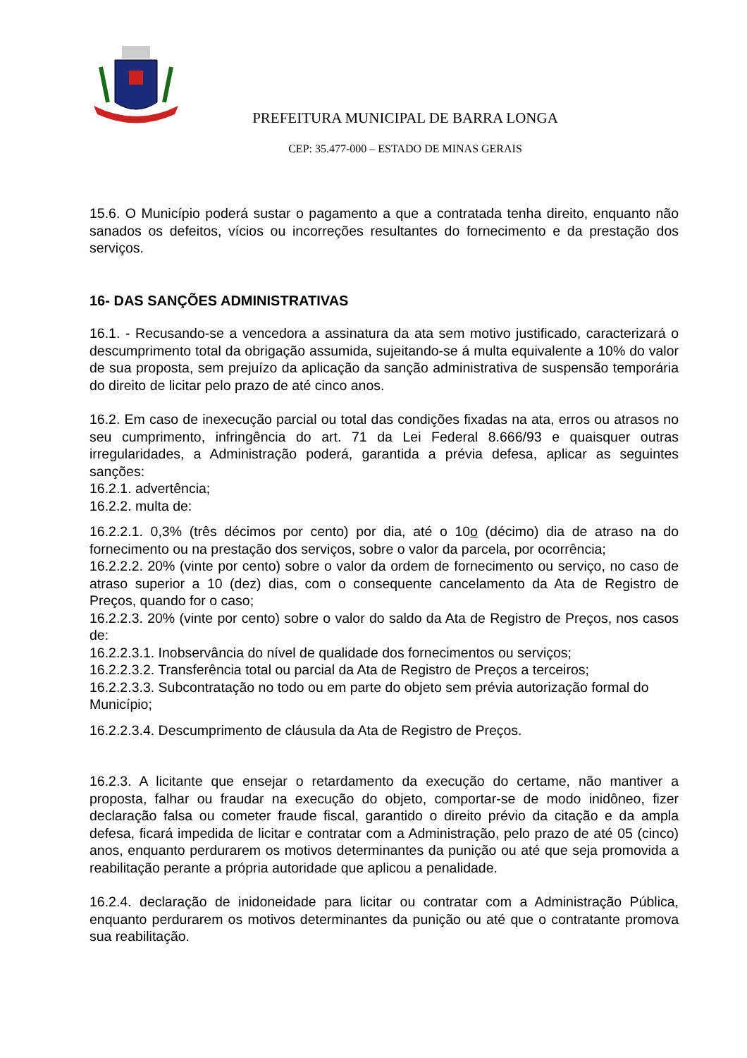PREFEITURA MUNICIPAL DE BARRA LONGA
CEP: 35.477-000 – ESTADO DE MINAS GERAIS
15.6. O Município poderá sustar o pagamento a que a contratada tenha direito, enquanto não sanados os defeitos, vícios ou incorreções resultantes do fornecimento e da prestação dos serviços.
16- DAS SANÇÕES ADMINISTRATIVAS
16.1. - Recusando-se a vencedora a assinatura da ata sem motivo justificado, caracterizará o descumprimento total da obrigação assumida, sujeitando-se á multa equivalente a 10% do valor de sua proposta, sem prejuízo da aplicação da sanção administrativa de suspensão temporária do direito de licitar pelo prazo de até cinco anos.
16.2. Em caso de inexecução parcial ou total das condições fixadas na ata, erros ou atrasos no seu cumprimento, infringência do art. 71 da Lei Federal 8.666/93 e quaisquer outras irregularidades, a Administração poderá, garantida a prévia defesa, aplicar as seguintes sanções:
16.2.1. advertência;
16.2.2. multa de:
16.2.2.1. 0,3% (três décimos por cento) por dia, até o 10o (décimo) dia de atraso na do fornecimento ou na prestação dos serviços, sobre o valor da parcela, por ocorrência;
16.2.2.2. 20% (vinte por cento) sobre o valor da ordem de fornecimento ou serviço, no caso de atraso superior a 10 (dez) dias, com o consequente cancelamento da Ata de Registro de Preços, quando for o caso;
16.2.2.3. 20% (vinte por cento) sobre o valor do saldo da Ata de Registro de Preços, nos casos de:
16.2.2.3.1. Inobservância do nível de qualidade dos fornecimentos ou serviços;
16.2.2.3.2. Transferência total ou parcial da Ata de Registro de Preços a terceiros;
16.2.2.3.3. Subcontratação no todo ou em parte do objeto sem prévia autorização formal do Município;
16.2.2.3.4. Descumprimento de cláusula da Ata de Registro de Preços.
16.2.3. A licitante que ensejar o retardamento da execução do certame, não mantiver a proposta, falhar ou fraudar na execução do objeto, comportar-se de modo inidôneo, fizer declaração falsa ou cometer fraude fiscal, garantido o direito prévio da citação e da ampla defesa, ficará impedida de licitar e contratar com a Administração, pelo prazo de até 05 (cinco) anos, enquanto perdurarem os motivos determinantes da punição ou até que seja promovida a reabilitação perante a própria autoridade que aplicou a penalidade.
16.2.4. declaração de inidoneidade para licitar ou contratar com a Administração Pública, enquanto perdurarem os motivos determinantes da punição ou até que o contratante promova sua reabilitação.